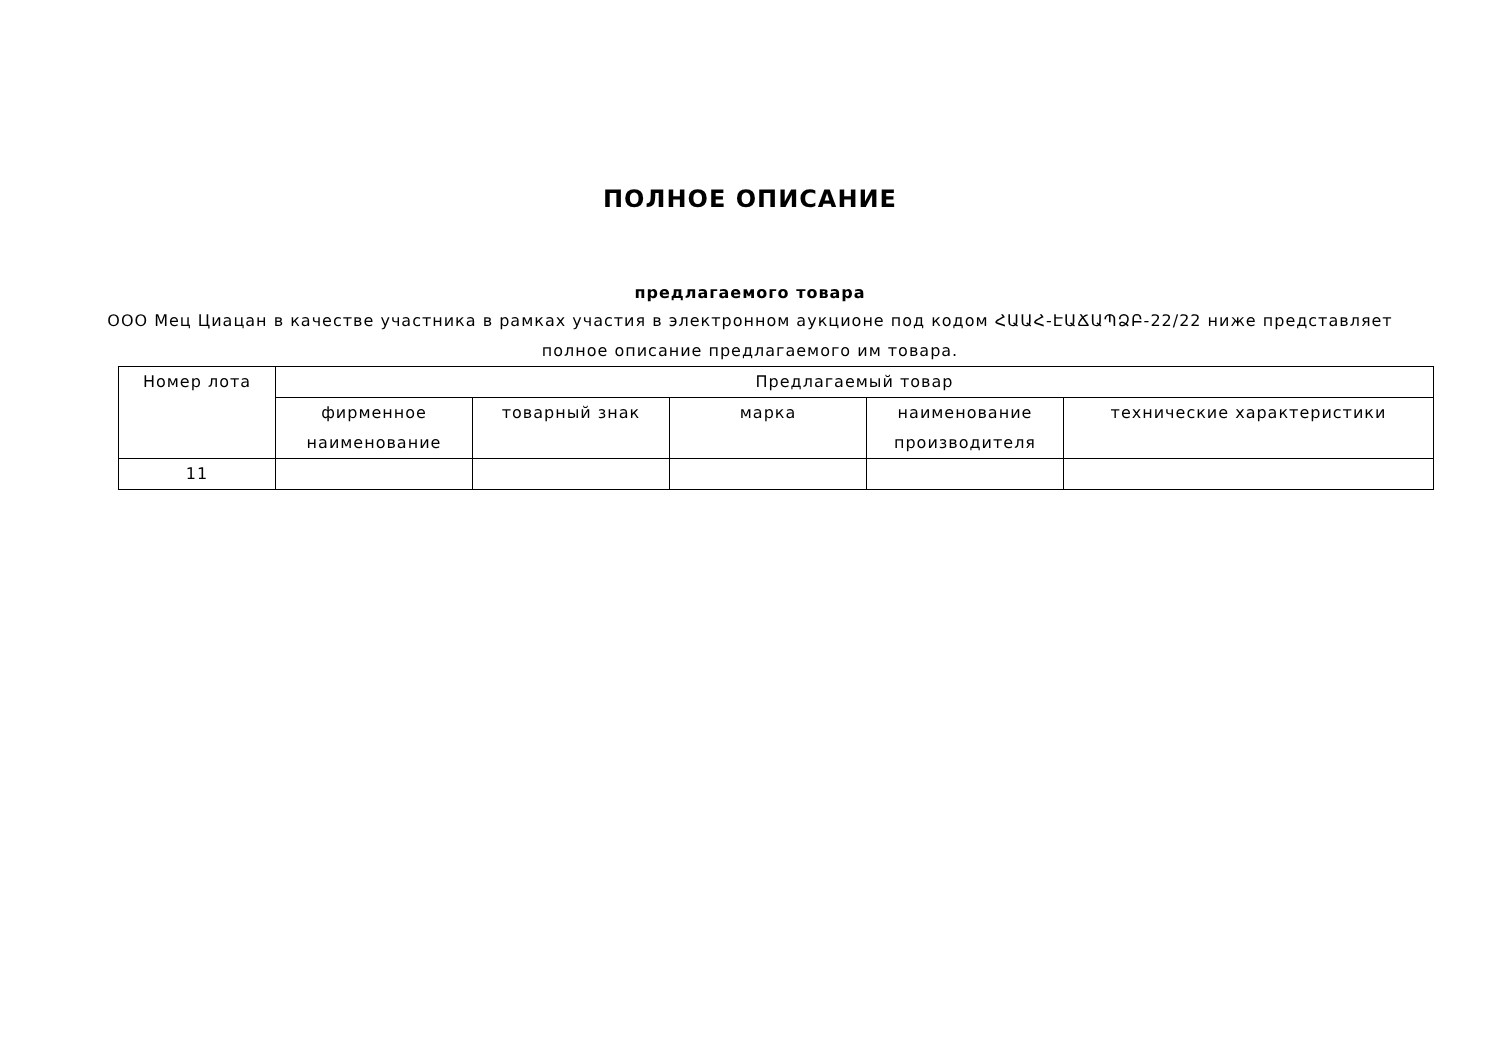ПОЛНОЕ ОПИСАНИЕ
предлагаемого товара
ООО Мец Циацан в качестве участника в рамках участия в электронном аукционе под кодом ՀԱԱՀ-ԷԱՃԱՊՁԲ-22/22 ниже представляет полное описание предлагаемого им товара.
| Номер лота | Предлагаемый товар | | | | |
| --- | --- | --- | --- | --- | --- |
| | фирменное наименование | товарный знак | марка | наименование производителя | технические характеристики |
| 11 | | | | | |